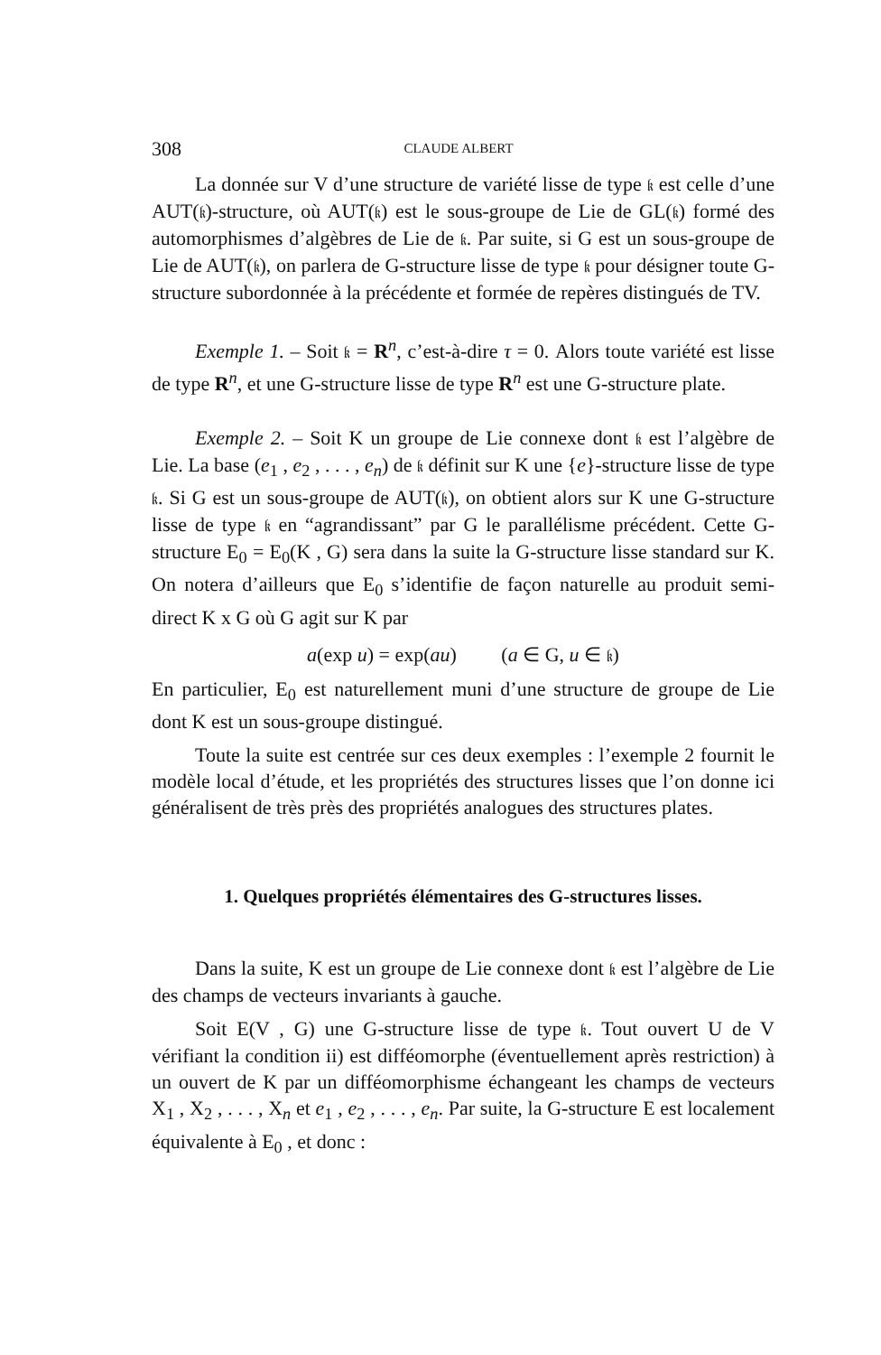308 CLAUDE ALBERT
La donnée sur V d’une structure de variété lisse de type 𝔨 est celle d’une AUT(𝔨)-structure, où AUT(𝔨) est le sous-groupe de Lie de GL(𝔨) formé des automorphismes d’algèbres de Lie de 𝔨. Par suite, si G est un sous-groupe de Lie de AUT(𝔨), on parlera de G-structure lisse de type 𝔨 pour désigner toute G-structure subordonnée à la précédente et formée de repères distingués de TV.
Exemple 1. – Soit 𝔨 = R<sup>n</sup>, c’est-à-dire τ = 0. Alors toute variété est lisse de type R<sup>n</sup>, et une G-structure lisse de type R<sup>n</sup> est une G-structure plate.
Exemple 2. – Soit K un groupe de Lie connexe dont 𝔨 est l’algèbre de Lie. La base (e<sub>1</sub> , e<sub>2</sub> , . . . , e<sub>n</sub>) de 𝔨 définit sur K une {e}-structure lisse de type 𝔨. Si G est un sous-groupe de AUT(𝔨), on obtient alors sur K une G-structure lisse de type 𝔨 en “agrandissant” par G le parallélisme précédent. Cette G-structure E<sub>0</sub> = E<sub>0</sub>(K , G) sera dans la suite la G-structure lisse standard sur K. On notera d’ailleurs que E<sub>0</sub> s’identifie de façon naturelle au produit semi-direct K x G où G agit sur K par
a(exp u) = exp(au) (a ∈ G, u ∈ 𝔨)
En particulier, E<sub>0</sub> est naturellement muni d’une structure de groupe de Lie dont K est un sous-groupe distingué.
Toute la suite est centrée sur ces deux exemples : l’exemple 2 fournit le modèle local d’étude, et les propriétés des structures lisses que l’on donne ici généralisent de très près des propriétés analogues des structures plates.
1. Quelques propriétés élémentaires des G-structures lisses.
Dans la suite, K est un groupe de Lie connexe dont 𝔨 est l’algèbre de Lie des champs de vecteurs invariants à gauche.
Soit E(V , G) une G-structure lisse de type 𝔨. Tout ouvert U de V vérifiant la condition ii) est difféomorphe (éventuellement après restriction) à un ouvert de K par un difféomorphisme échangeant les champs de vecteurs X<sub>1</sub> , X<sub>2</sub> , . . . , X<sub>n</sub> et e<sub>1</sub> , e<sub>2</sub> , . . . , e<sub>n</sub>. Par suite, la G-structure E est localement équivalente à E<sub>0</sub> , et donc :